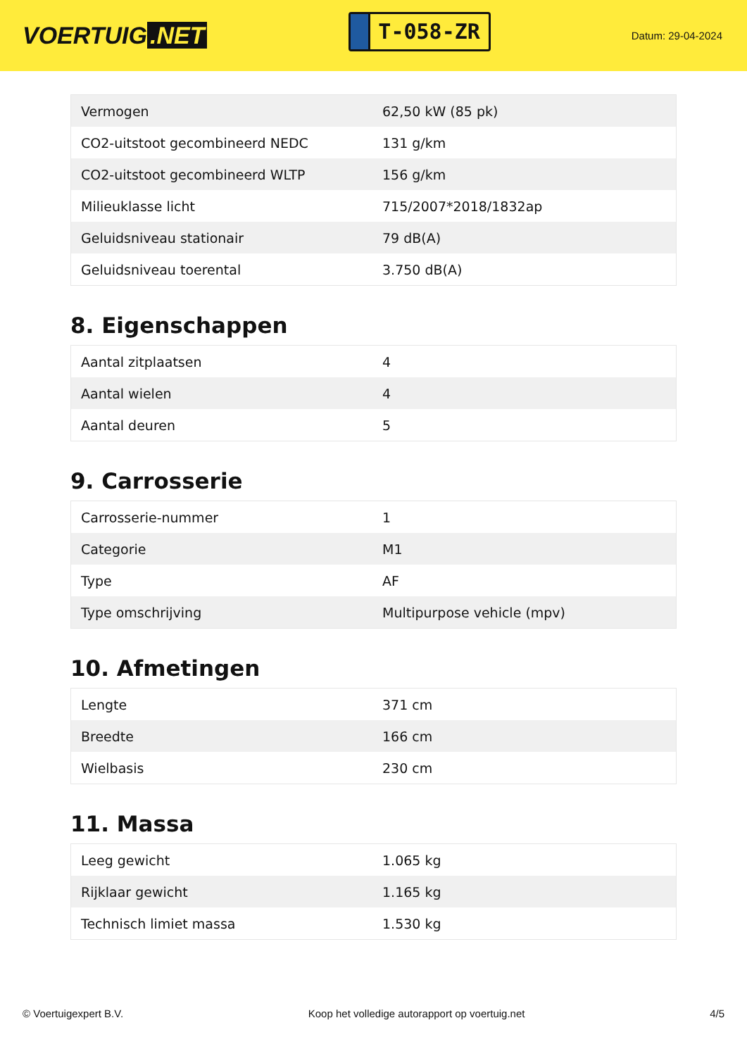VOERTUIG.NET
T-058-ZR
Datum: 29-04-2024
| Vermogen | 62,50 kW (85 pk) |
| CO2-uitstoot gecombineerd NEDC | 131 g/km |
| CO2-uitstoot gecombineerd WLTP | 156 g/km |
| Milieuklasse licht | 715/2007*2018/1832ap |
| Geluidsniveau stationair | 79 dB(A) |
| Geluidsniveau toerental | 3.750 dB(A) |
8. Eigenschappen
| Aantal zitplaatsen | 4 |
| Aantal wielen | 4 |
| Aantal deuren | 5 |
9. Carrosserie
| Carrosserie-nummer | 1 |
| Categorie | M1 |
| Type | AF |
| Type omschrijving | Multipurpose vehicle (mpv) |
10. Afmetingen
| Lengte | 371 cm |
| Breedte | 166 cm |
| Wielbasis | 230 cm |
11. Massa
| Leeg gewicht | 1.065 kg |
| Rijklaar gewicht | 1.165 kg |
| Technisch limiet massa | 1.530 kg |
© Voertuigexpert B.V. Koop het volledige autorapport op voertuig.net 4/5